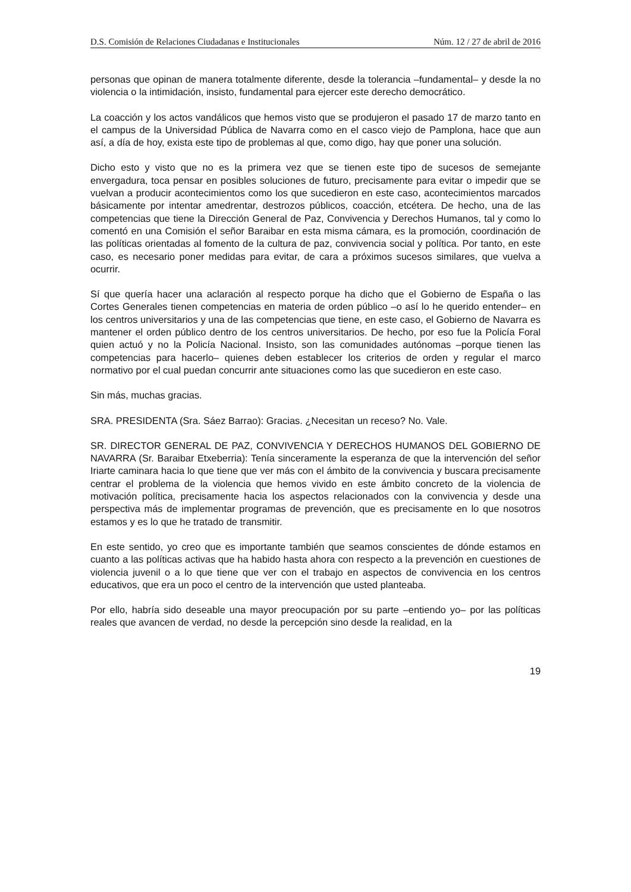D.S. Comisión de Relaciones Ciudadanas e Institucionales Núm. 12 / 27 de abril de 2016
personas que opinan de manera totalmente diferente, desde la tolerancia –fundamental– y desde la no violencia o la intimidación, insisto, fundamental para ejercer este derecho democrático.
La coacción y los actos vandálicos que hemos visto que se produjeron el pasado 17 de marzo tanto en el campus de la Universidad Pública de Navarra como en el casco viejo de Pamplona, hace que aun así, a día de hoy, exista este tipo de problemas al que, como digo, hay que poner una solución.
Dicho esto y visto que no es la primera vez que se tienen este tipo de sucesos de semejante envergadura, toca pensar en posibles soluciones de futuro, precisamente para evitar o impedir que se vuelvan a producir acontecimientos como los que sucedieron en este caso, acontecimientos marcados básicamente por intentar amedrentar, destrozos públicos, coacción, etcétera. De hecho, una de las competencias que tiene la Dirección General de Paz, Convivencia y Derechos Humanos, tal y como lo comentó en una Comisión el señor Baraibar en esta misma cámara, es la promoción, coordinación de las políticas orientadas al fomento de la cultura de paz, convivencia social y política. Por tanto, en este caso, es necesario poner medidas para evitar, de cara a próximos sucesos similares, que vuelva a ocurrir.
Sí que quería hacer una aclaración al respecto porque ha dicho que el Gobierno de España o las Cortes Generales tienen competencias en materia de orden público –o así lo he querido entender– en los centros universitarios y una de las competencias que tiene, en este caso, el Gobierno de Navarra es mantener el orden público dentro de los centros universitarios. De hecho, por eso fue la Policía Foral quien actuó y no la Policía Nacional. Insisto, son las comunidades autónomas –porque tienen las competencias para hacerlo– quienes deben establecer los criterios de orden y regular el marco normativo por el cual puedan concurrir ante situaciones como las que sucedieron en este caso.
Sin más, muchas gracias.
SRA. PRESIDENTA (Sra. Sáez Barrao): Gracias. ¿Necesitan un receso? No. Vale.
SR. DIRECTOR GENERAL DE PAZ, CONVIVENCIA Y DERECHOS HUMANOS DEL GOBIERNO DE NAVARRA (Sr. Baraibar Etxeberria): Tenía sinceramente la esperanza de que la intervención del señor Iriarte caminara hacia lo que tiene que ver más con el ámbito de la convivencia y buscara precisamente centrar el problema de la violencia que hemos vivido en este ámbito concreto de la violencia de motivación política, precisamente hacia los aspectos relacionados con la convivencia y desde una perspectiva más de implementar programas de prevención, que es precisamente en lo que nosotros estamos y es lo que he tratado de transmitir.
En este sentido, yo creo que es importante también que seamos conscientes de dónde estamos en cuanto a las políticas activas que ha habido hasta ahora con respecto a la prevención en cuestiones de violencia juvenil o a lo que tiene que ver con el trabajo en aspectos de convivencia en los centros educativos, que era un poco el centro de la intervención que usted planteaba.
Por ello, habría sido deseable una mayor preocupación por su parte –entiendo yo– por las políticas reales que avancen de verdad, no desde la percepción sino desde la realidad, en la
19